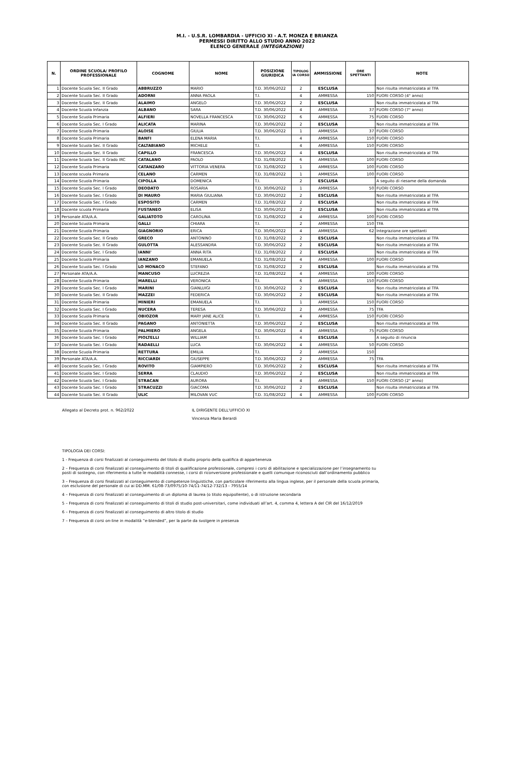M.I. - U.S.R. LOMBARDIA - UFFICIO XI - A.T. MONZA E BRIANZA
PERMESSI DIRITTO ALLO STUDIO ANNO 2022
ELENCO GENERALE (INTEGRAZIONE)
| N. | ORDINE SCUOLA/ PROFILO PROFESSIONALE | COGNOME | NOME | POSIZIONE GIURIDICA | TIPOLOG IA CORSO | AMMISSIONE | ORE SPETTANTI | NOTE |
| --- | --- | --- | --- | --- | --- | --- | --- | --- |
| 1 | Docente Scuola Sec. II Grado | ABBRUZZO | MARIO | T.D. 30/06/2022 | 2 | ESCLUSA | | Non risulta immatricolata al TFA |
| 2 | Docente Scuola Sec. II Grado | ADORNI | ANNA PAOLA | T.I. | 4 | AMMESSA | 150 | FUORI CORSO (4° anno) |
| 3 | Docente Scuola Sec. II Grado | ALAIMO | ANGELO | T.D. 30/06/2022 | 2 | ESCLUSA | | Non risulta immatricolata al TFA |
| 4 | Docente Scuola Infanzia | ALBANO | SARA | T.D. 30/06/2022 | 4 | AMMESSA | 37 | FUORI CORSO (7° anno) |
| 5 | Docente Scuola Primaria | ALFIERI | NOVELLA FRANCESCA | T.D. 30/06/2022 | 6 | AMMESSA | 75 | FUORI CORSO |
| 6 | Docente Scuola Sec. I Grado | ALICATA | MARINA | T.D. 30/06/2022 | 2 | ESCLUSA | | Non risulta immatricolata al TFA |
| 7 | Docente Scuola Primaria | ALOISE | GIULIA | T.D. 30/06/2022 | 1 | AMMESSA | 37 | FUORI CORSO |
| 8 | Docente Scuola Primaria | BANFI | ELENA MARIA | T.I. | 4 | AMMESSA | 150 | FUORI CORSO |
| 9 | Docente Scuola Sec. II Grado | CALTABIANO | MICHELE | T.I. | 4 | AMMESSA | 150 | FUORI CORSO |
| 10 | Docente Scuola Sec. II Grado | CAPILLO | FRANCESCA | T.D. 30/06/2022 | 4 | ESCLUSA | | Non risulta immatricolata al TFA |
| 11 | Docente Scuola Sec. II Grado IRC | CATALANO | PAOLO | T.D. 31/08/2022 | 6 | AMMESSA | 100 | FUORI CORSO |
| 12 | Docente Scuola Primaria | CATANZARO | VITTORIA VENERA | T.D. 31/08/2022 | 1 | AMMESSA | 100 | FUORI CORSO |
| 13 | Docente scuola Primaria | CELANO | CARMEN | T.D. 31/08/2022 | 1 | AMMESSA | 100 | FUORI CORSO |
| 14 | Docente Scuola Primaria | CIPOLLA | DOMENICA | T.I. | 2 | ESCLUSA | | A seguito di riesame della domanda |
| 15 | Docente Scuola Sec. I Grado | DEODATO | ROSARIA | T.D. 30/06/2022 | 1 | AMMESSA | 50 | FUORI CORSO |
| 16 | Docente Scuola Sec. I Grado | DI MAURO | MARIA GIULIANA | T.D. 30/06/2022 | 2 | ESCLUSA | | Non risulta immatricolata al TFA |
| 17 | Docente Scuola Sec. I Grado | ESPOSITO | CARMEN | T.D. 31/08/2022 | 2 | ESCLUSA | | Non risulta immatricolata al TFA |
| 18 | Docente scuola Primaria | FUSTANEO | ELISA | T.D. 30/06/2022 | 2 | ESCLUSA | | Non risulta immatricolata al TFA |
| 19 | Personale ATA/A.A. | GALIATOTO | CAROLINA | T.D. 31/08/2022 | 4 | AMMESSA | 100 | FUORI CORSO |
| 20 | Docente Scuola Primaria | GALLI | CHIARA | T.I. | 2 | AMMESSA | 150 | TFA |
| 21 | Docente Scuola Primaria | GIAGNORIO | ERICA | T.D. 30/06/2022 | 4 | AMMESSA | 62 | Integrazione ore spettanti |
| 22 | Docente Scuola Sec. II Grado | GRECO | ANTONINO | T.D. 31/08/2022 | 2 | ESCLUSA | | Non risulta immatricolata al TFA |
| 23 | Docente Scuola Sec. II Grado | GULOTTA | ALESSANDRA | T.D. 30/06/2022 | 2 | ESCLUSA | | Non risulta immatricolata al TFA |
| 24 | Docente Scuola Sec. I Grado | IANNI' | ANNA RITA | T.D. 31/08/2022 | 2 | ESCLUSA | | Non risulta immatricolata al TFA |
| 25 | Docente Scuola Primaria | IANZANO | EMANUELA | T.D. 31/08/2022 | 4 | AMMESSA | 100 | FUORI CORSO |
| 26 | Docente Scuola Sec. I Grado | LO MONACO | STEFANO | T.D. 31/08/2022 | 2 | ESCLUSA | | Non risulta immatricolata al TFA |
| 27 | Personale ATA/A.A. | MANCUSO | LUCREZIA | T.D. 31/08/2022 | 4 | AMMESSA | 100 | FUORI CORSO |
| 28 | Docente Scuola Primaria | MARELLI | VERONICA | T.I. | 6 | AMMESSA | 150 | FUORI CORSO |
| 29 | Docente Scuola Sec. I Grado | MARINI | GIANLUIGI | T.D. 30/06/2022 | 2 | ESCLUSA | | Non risulta immatricolata al TFA |
| 30 | Docente Scuola Sec. II Grado | MAZZEI | FEDERICA | T.D. 30/06/2022 | 2 | ESCLUSA | | Non risulta immatricolata al TFA |
| 31 | Docente Scuola Primaria | MINIERI | EMANUELA | T.I. | 1 | AMMESSA | 150 | FUORI CORSO |
| 32 | Docente Scuola Sec. I Grado | NUCERA | TERESA | T.D. 30/06/2022 | 2 | AMMESSA | 75 | TFA |
| 33 | Docente Scuola Primaria | OBIOZOR | MARY JANE ALICE | T.I. | 4 | AMMESSA | 150 | FUORI CORSO |
| 34 | Docente Scuola Sec. II Grado | PAGANO | ANTONIETTA | T.D. 30/06/2022 | 2 | ESCLUSA | | Non risulta immatricolata al TFA |
| 35 | Docente Scuola Primaria | PALMIERO | ANGELA | T.D. 30/06/2022 | 4 | AMMESSA | 75 | FUORI CORSO |
| 36 | Docente Scuola Sec. I Grado | PIOLTELLI | WILLIAM | T.I. | 4 | ESCLUSA | | A seguito di rinuncia |
| 37 | Docente Scuola Sec. I Grado | RADAELLI | LUCA | T.D. 30/06/2022 | 4 | AMMESSA | 50 | FUORI CORSO |
| 38 | Docente Scuola Primaria | RETTURA | EMILIA | T.I. | 2 | AMMESSA | 150 | |
| 39 | Personale ATA/A.A. | RICCIARDI | GIUSEPPE | T.D. 30/06/2022 | 2 | AMMESSA | 75 | TFA |
| 40 | Docente Scuola Sec. I Grado | ROVITO | GIAMPIERO | T.D. 30/06/2022 | 2 | ESCLUSA | | Non risulta immatricolata al TFA |
| 41 | Docente Scuola Sec. I Grado | SERRA | CLAUDIO | T.D. 30/06/2022 | 2 | ESCLUSA | | Non risulta immatricolata al TFA |
| 42 | Docente Scuola Sec. I Grado | STRACAN | AURORA | T.I. | 4 | AMMESSA | 150 | FUORI CORSO (2° anno) |
| 43 | Docente Scuola Sec. I Grado | STRACUZZI | GIACOMA | T.D. 30/06/2022 | 2 | ESCLUSA | | Non risulta immatricolata al TFA |
| 44 | Docente Scuola Sec. II Grado | ULIC | MILOVAN VUC | T.D. 31/08/2022 | 4 | AMMESSA | 100 | FUORI CORSO |
Allegato al Decreto prot. n. 962/2022 IL DIRIGENTE DELL'UFFICIO XI
Vincenza Maria Berardi
TIPOLOGIA DEI CORSI:
1 - Frequenza di corsi finalizzati al conseguimento del titolo di studio proprio della qualifica di appartenenza
2 – Frequenza di corsi finalizzati al conseguimento di titoli di qualificazione professionale, compresi i corsi di abilitazione e specializzazione per l’insegnamento su posti di sostegno, con riferimento a tutte le modalità connesse, i corsi di riconversione professionale e quelli comunque riconosciuti dall’ordinamento pubblico
3 – Frequenza di corsi finalizzati al conseguimento di competenze linguistiche, con particolare riferimento alla lingua inglese, per il personale della scuola primaria, con esclusione del personale di cui ai DD.MM. 61/08-73/0975/10-74/11-74/12-732/13 - 7955/14
4 – Frequenza di corsi finalizzati al conseguimento di un diploma di laurea (o titolo equipollente), o di istruzione secondaria
5 – Frequenza di corsi finalizzati al conseguimento di titoli di studio post-universitari, come individuati all’art. 4, comma 4, lettera A del CIR del 16/12/2019
6 – Frequenza di corsi finalizzati al conseguimento di altro titolo di studio
7 – Frequenza di corsi on-line in modalità “e-blended”, per la parte da svolgere in presenza